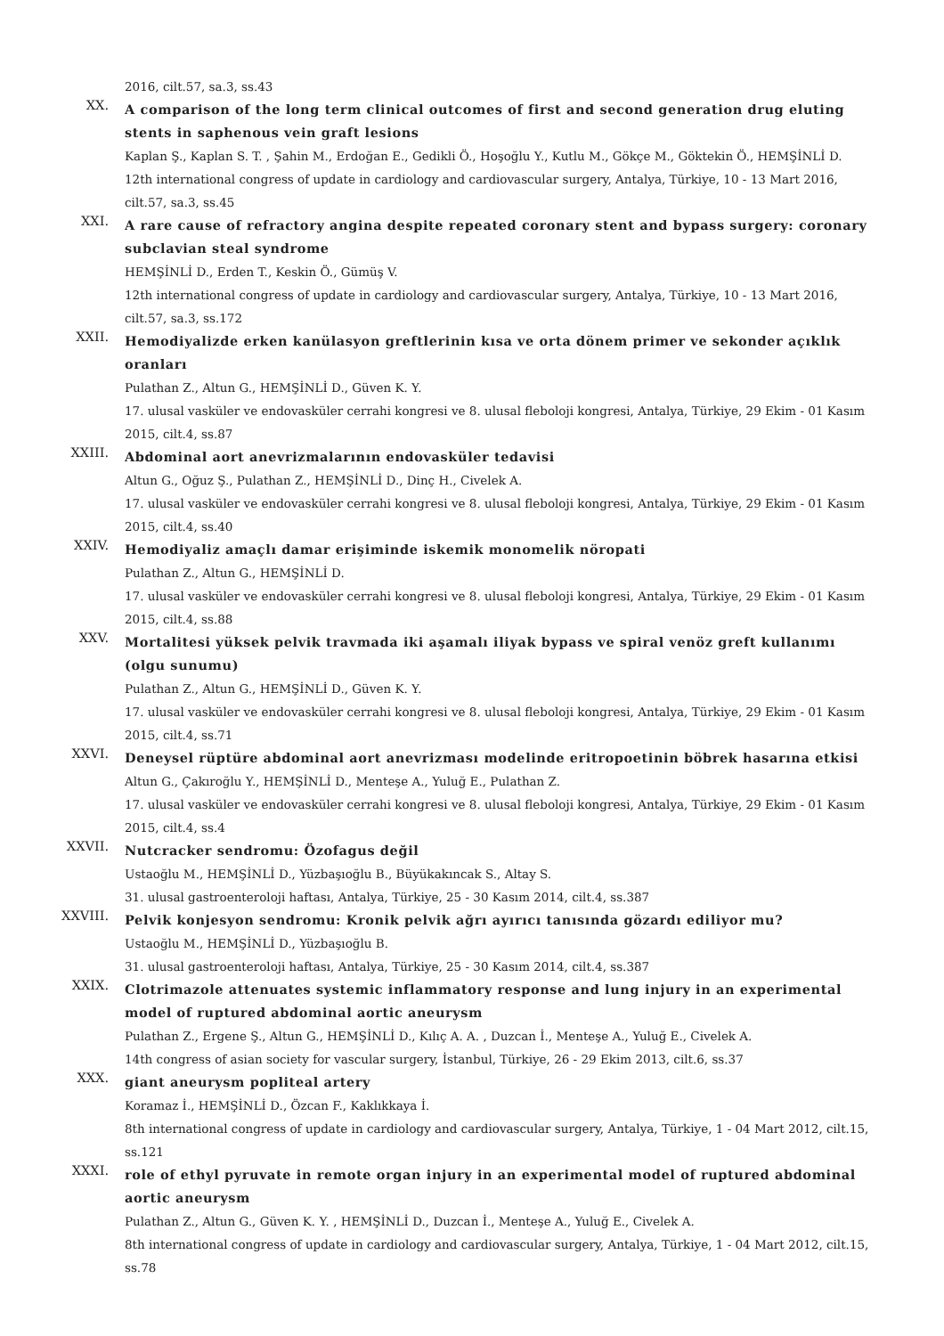2016, cilt.57, sa.3, ss.43
XX.
A comparison of the long term clinical outcomes of first and second generation drug eluting stents in saphenous vein graft lesions
Kaplan Ş., Kaplan S. T. , Şahin M., Erdoğan E., Gedikli Ö., Hoşoğlu Y., Kutlu M., Gökçe M., Göktekin Ö., HEMŞİNLİ D.
12th international congress of update in cardiology and cardiovascular surgery, Antalya, Türkiye, 10 - 13 Mart 2016, cilt.57, sa.3, ss.45
XXI.
A rare cause of refractory angina despite repeated coronary stent and bypass surgery: coronary subclavian steal syndrome
HEMŞİNLİ D., Erden T., Keskin Ö., Gümüş V.
12th international congress of update in cardiology and cardiovascular surgery, Antalya, Türkiye, 10 - 13 Mart 2016, cilt.57, sa.3, ss.172
XXII.
Hemodiyalizde erken kanülasyon greftlerinin kısa ve orta dönem primer ve sekonder açıklık oranları
Pulathan Z., Altun G., HEMŞİNLİ D., Güven K. Y.
17. ulusal vasküler ve endovasküler cerrahi kongresi ve 8. ulusal fleboloji kongresi, Antalya, Türkiye, 29 Ekim - 01 Kasım 2015, cilt.4, ss.87
XXIII.
Abdominal aort anevrizmalarının endovasküler tedavisi
Altun G., Oğuz Ş., Pulathan Z., HEMŞİNLİ D., Dinç H., Civelek A.
17. ulusal vasküler ve endovasküler cerrahi kongresi ve 8. ulusal fleboloji kongresi, Antalya, Türkiye, 29 Ekim - 01 Kasım 2015, cilt.4, ss.40
XXIV.
Hemodiyaliz amaçlı damar erişiminde iskemik monomelik nöropati
Pulathan Z., Altun G., HEMŞİNLİ D.
17. ulusal vasküler ve endovasküler cerrahi kongresi ve 8. ulusal fleboloji kongresi, Antalya, Türkiye, 29 Ekim - 01 Kasım 2015, cilt.4, ss.88
XXV.
Mortalitesi yüksek pelvik travmada iki aşamalı iliyak bypass ve spiral venöz greft kullanımı (olgu sunumu)
Pulathan Z., Altun G., HEMŞİNLİ D., Güven K. Y.
17. ulusal vasküler ve endovasküler cerrahi kongresi ve 8. ulusal fleboloji kongresi, Antalya, Türkiye, 29 Ekim - 01 Kasım 2015, cilt.4, ss.71
XXVI.
Deneysel rüptüre abdominal aort anevrizması modelinde eritropoetinin böbrek hasarına etkisi
Altun G., Çakıroğlu Y., HEMŞİNLİ D., Menteşe A., Yuluğ E., Pulathan Z.
17. ulusal vasküler ve endovasküler cerrahi kongresi ve 8. ulusal fleboloji kongresi, Antalya, Türkiye, 29 Ekim - 01 Kasım 2015, cilt.4, ss.4
XXVII.
Nutcracker sendromu: Özofagus değil
Ustaoğlu M., HEMŞİNLİ D., Yüzbaşıoğlu B., Büyükakıncak S., Altay S.
31. ulusal gastroenteroloji haftası, Antalya, Türkiye, 25 - 30 Kasım 2014, cilt.4, ss.387
XXVIII.
Pelvik konjesyon sendromu: Kronik pelvik ağrı ayırıcı tanısında gözardı ediliyor mu?
Ustaoğlu M., HEMŞİNLİ D., Yüzbaşıoğlu B.
31. ulusal gastroenteroloji haftası, Antalya, Türkiye, 25 - 30 Kasım 2014, cilt.4, ss.387
XXIX.
Clotrimazole attenuates systemic inflammatory response and lung injury in an experimental model of ruptured abdominal aortic aneurysm
Pulathan Z., Ergene Ş., Altun G., HEMŞİNLİ D., Kılıç A. A. , Duzcan İ., Menteşe A., Yuluğ E., Civelek A.
14th congress of asian society for vascular surgery, İstanbul, Türkiye, 26 - 29 Ekim 2013, cilt.6, ss.37
XXX.
giant aneurysm popliteal artery
Koramaz İ., HEMŞİNLİ D., Özcan F., Kaklıkkaya İ.
8th international congress of update in cardiology and cardiovascular surgery, Antalya, Türkiye, 1 - 04 Mart 2012, cilt.15, ss.121
XXXI.
role of ethyl pyruvate in remote organ injury in an experimental model of ruptured abdominal aortic aneurysm
Pulathan Z., Altun G., Güven K. Y. , HEMŞİNLİ D., Duzcan İ., Menteşe A., Yuluğ E., Civelek A.
8th international congress of update in cardiology and cardiovascular surgery, Antalya, Türkiye, 1 - 04 Mart 2012, cilt.15, ss.78